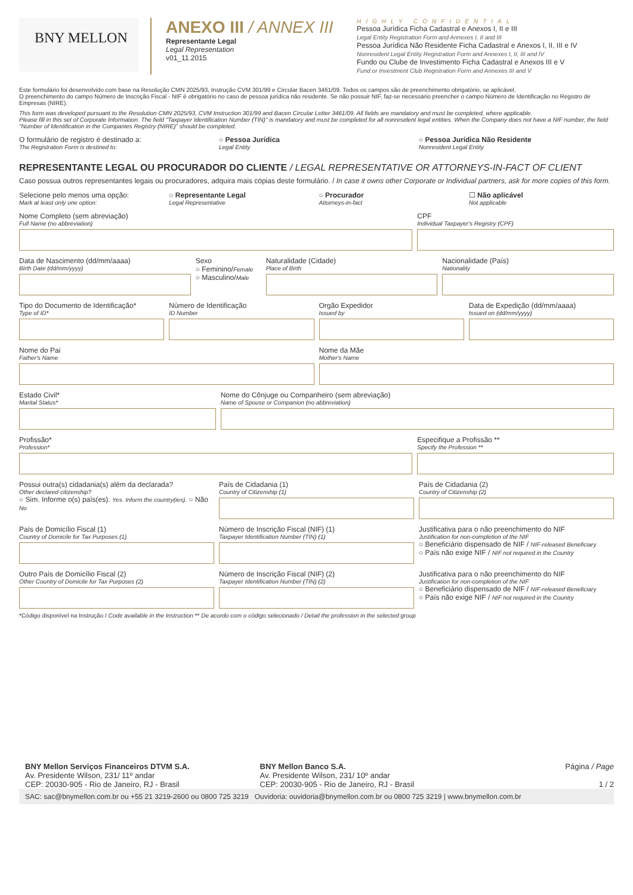BNY MELLON
ANEXO III / ANNEX III
Representante Legal
Legal Representation
v01_11.2015
HIGHLY CONFIDENTIAL
Pessoa Jurídica Ficha Cadastral e Anexos I, II e III
Legal Entity Registration Form and Annexes I, II and III
Pessoa Jurídica Não Residente Ficha Cadastral e Anexos I, II, III e IV
Nonresident Legal Entity Registration Form and Annexes I, II, III and IV
Fundo ou Clube de Investimento Ficha Cadastral e Anexos III e V
Fund or Investment Club Registration Form and Annexes III and V
Este formulário foi desenvolvido com base na Resolução CMN 2025/93, Instrução CVM 301/99 e Circular Bacen 3461/09. Todos os campos são de preenchimento obrigatório, se aplicável.
O preenchimento do campo Número de Inscrição Fiscal - NIF é obrigatório no caso de pessoa jurídica não residente. Se não possuir NIF, faz-se necessário preencher o campo Número de Identificação no Registro de Empresas (NIRE).
This form was developed pursuant to the Resolution CMN 2025/93, CVM Instruction 301/99 and Bacen Circular Letter 3461/09. All fields are mandatory and must be completed, where applicable.
Please fill in this set of Corporate Information. The field "Taxpayer Identification Number (TIN)" is mandatory and must be completed for all nonresident legal entities. When the Company does not have a NIF number, the field "Number of Identification in the Companies Registry (NIRE)" should be completed.
O formulário de registro é destinado a:
The Registration Form is destined to:
○ Pessoa Jurídica
Legal Entity
○ Pessoa Jurídica Não Residente
Nonresident Legal Entity
REPRESENTANTE LEGAL OU PROCURADOR DO CLIENTE / LEGAL REPRESENTATIVE OR ATTORNEYS-IN-FACT OF CLIENT
Caso possua outros representantes legais ou procuradores, adquira mais cópias deste formulário. / In case it owns other Corporate or Individual partners, ask for more copies of this form.
Selecione pelo menos uma opção:
Mark at least only one option:
○ Representante Legal
Legal Representative
○ Procurador
Attorneys-in-fact
☐ Não aplicável
Not applicable
Nome Completo (sem abreviação)
Full Name (no abbreviation)
CPF
Individual Taxpayer's Registry (CPF)
Data de Nascimento (dd/mm/aaaa)
Birth Date (dd/mm/yyyy)
Sexo
○ Feminino/Female
○ Masculino/Male
Naturalidade (Cidade)
Place of Birth
Nacionalidade (País)
Nationality
Tipo do Documento de Identificação*
Type of ID*
Número de Identificação
ID Number
Orgão Expedidor
Issued by
Data de Expedição (dd/mm/aaaa)
Issued on (dd/mm/yyyy)
Nome do Pai
Father's Name
Nome da Mãe
Mother's Name
Estado Civil*
Marital Status*
Nome do Cônjuge ou Companheiro (sem abreviação)
Name of Spouse or Companion (no abbreviation)
Profissão*
Profession*
Especifique a Profissão **
Specify the Profession **
Possui outra(s) cidadania(s) além da declarada?
Other declared citizenship?
○ Sim. Informe o(s) país(es). Yes. Inform the country(ies). ○ Não No
País de Cidadania (1)
Country of Citizenship (1)
País de Cidadania (2)
Country of Citizenship (2)
País de Domicílio Fiscal (1)
Country of Domicile for Tax Purposes (1)
Número de Inscrição Fiscal (NIF) (1)
Taxpayer Identification Number (TIN) (1)
Justificativa para o não preenchimento do NIF
Justification for non-completion of the NIF
○ Beneficiário dispensado de NIF / NIF-released Beneficiary
○ País não exige NIF / NIF not required in the Country
Outro País de Domicílio Fiscal (2)
Other Country of Domicile for Tax Purposes (2)
Número de Inscrição Fiscal (NIF) (2)
Taxpayer Identification Number (TIN) (2)
Justificativa para o não preenchimento do NIF
Justification for non-completion of the NIF
○ Beneficiário dispensado de NIF / NIF-released Beneficiary
○ País não exige NIF / NIF not required in the Country
*Código disponível na Instrução / Code available in the Instruction ** De acordo com o código selecionado / Detail the profession in the selected group
BNY Mellon Serviços Financeiros DTVM S.A.
Av. Presidente Wilson, 231/ 11º andar
CEP: 20030-905 - Rio de Janeiro, RJ - Brasil
BNY Mellon Banco S.A.
Av. Presidente Wilson, 231/ 10º andar
CEP: 20030-905 - Rio de Janeiro, RJ - Brasil
Página / Page
1 / 2
SAC: sac@bnymellon.com.br ou +55 21 3219-2600 ou 0800 725 3219 Ouvidoria: ouvidoria@bnymellon.com.br ou 0800 725 3219 | www.bnymellon.com.br